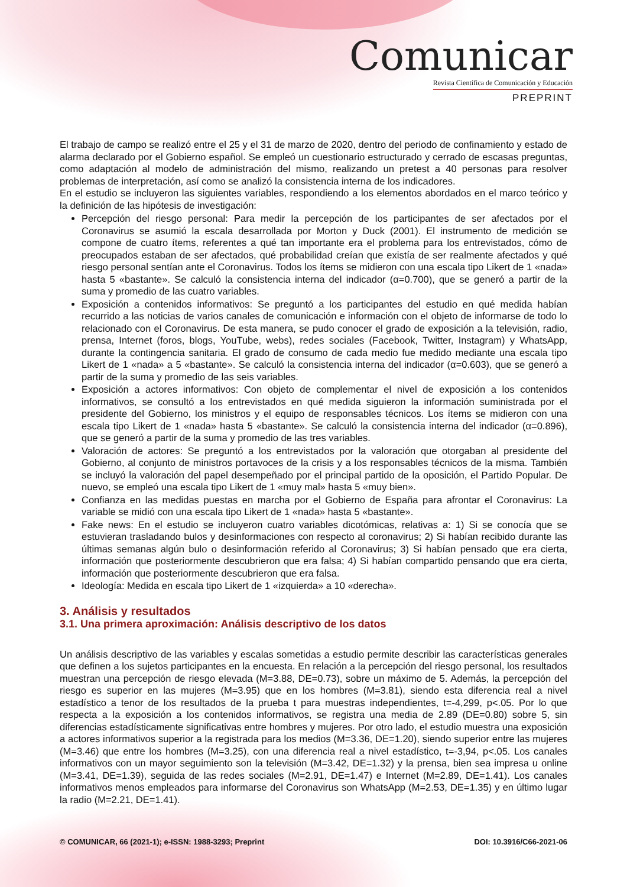Comunicar
Revista Científica de Comunicación y Educación
PREPRINT
El trabajo de campo se realizó entre el 25 y el 31 de marzo de 2020, dentro del periodo de confinamiento y estado de alarma declarado por el Gobierno español. Se empleó un cuestionario estructurado y cerrado de escasas preguntas, como adaptación al modelo de administración del mismo, realizando un pretest a 40 personas para resolver problemas de interpretación, así como se analizó la consistencia interna de los indicadores.
En el estudio se incluyeron las siguientes variables, respondiendo a los elementos abordados en el marco teórico y la definición de las hipótesis de investigación:
Percepción del riesgo personal: Para medir la percepción de los participantes de ser afectados por el Coronavirus se asumió la escala desarrollada por Morton y Duck (2001). El instrumento de medición se compone de cuatro ítems, referentes a qué tan importante era el problema para los entrevistados, cómo de preocupados estaban de ser afectados, qué probabilidad creían que existía de ser realmente afectados y qué riesgo personal sentían ante el Coronavirus. Todos los ítems se midieron con una escala tipo Likert de 1 «nada» hasta 5 «bastante». Se calculó la consistencia interna del indicador (α=0.700), que se generó a partir de la suma y promedio de las cuatro variables.
Exposición a contenidos informativos: Se preguntó a los participantes del estudio en qué medida habían recurrido a las noticias de varios canales de comunicación e información con el objeto de informarse de todo lo relacionado con el Coronavirus. De esta manera, se pudo conocer el grado de exposición a la televisión, radio, prensa, Internet (foros, blogs, YouTube, webs), redes sociales (Facebook, Twitter, Instagram) y WhatsApp, durante la contingencia sanitaria. El grado de consumo de cada medio fue medido mediante una escala tipo Likert de 1 «nada» a 5 «bastante». Se calculó la consistencia interna del indicador (α=0.603), que se generó a partir de la suma y promedio de las seis variables.
Exposición a actores informativos: Con objeto de complementar el nivel de exposición a los contenidos informativos, se consultó a los entrevistados en qué medida siguieron la información suministrada por el presidente del Gobierno, los ministros y el equipo de responsables técnicos. Los ítems se midieron con una escala tipo Likert de 1 «nada» hasta 5 «bastante». Se calculó la consistencia interna del indicador (α=0.896), que se generó a partir de la suma y promedio de las tres variables.
Valoración de actores: Se preguntó a los entrevistados por la valoración que otorgaban al presidente del Gobierno, al conjunto de ministros portavoces de la crisis y a los responsables técnicos de la misma. También se incluyó la valoración del papel desempeñado por el principal partido de la oposición, el Partido Popular. De nuevo, se empleó una escala tipo Likert de 1 «muy mal» hasta 5 «muy bien».
Confianza en las medidas puestas en marcha por el Gobierno de España para afrontar el Coronavirus: La variable se midió con una escala tipo Likert de 1 «nada» hasta 5 «bastante».
Fake news: En el estudio se incluyeron cuatro variables dicotómicas, relativas a: 1) Si se conocía que se estuvieran trasladando bulos y desinformaciones con respecto al coronavirus; 2) Si habían recibido durante las últimas semanas algún bulo o desinformación referido al Coronavirus; 3) Si habían pensado que era cierta, información que posteriormente descubrieron que era falsa; 4) Si habían compartido pensando que era cierta, información que posteriormente descubrieron que era falsa.
Ideología: Medida en escala tipo Likert de 1 «izquierda» a 10 «derecha».
3. Análisis y resultados
3.1. Una primera aproximación: Análisis descriptivo de los datos
Un análisis descriptivo de las variables y escalas sometidas a estudio permite describir las características generales que definen a los sujetos participantes en la encuesta. En relación a la percepción del riesgo personal, los resultados muestran una percepción de riesgo elevada (M=3.88, DE=0.73), sobre un máximo de 5. Además, la percepción del riesgo es superior en las mujeres (M=3.95) que en los hombres (M=3.81), siendo esta diferencia real a nivel estadístico a tenor de los resultados de la prueba t para muestras independientes, t=-4,299, p<.05. Por lo que respecta a la exposición a los contenidos informativos, se registra una media de 2.89 (DE=0.80) sobre 5, sin diferencias estadísticamente significativas entre hombres y mujeres. Por otro lado, el estudio muestra una exposición a actores informativos superior a la registrada para los medios (M=3.36, DE=1.20), siendo superior entre las mujeres (M=3.46) que entre los hombres (M=3.25), con una diferencia real a nivel estadístico, t=-3,94, p<.05. Los canales informativos con un mayor seguimiento son la televisión (M=3.42, DE=1.32) y la prensa, bien sea impresa u online (M=3.41, DE=1.39), seguida de las redes sociales (M=2.91, DE=1.47) e Internet (M=2.89, DE=1.41). Los canales informativos menos empleados para informarse del Coronavirus son WhatsApp (M=2.53, DE=1.35) y en último lugar la radio (M=2.21, DE=1.41).
© COMUNICAR, 66 (2021-1); e-ISSN: 1988-3293; Preprint DOI: 10.3916/C66-2021-06